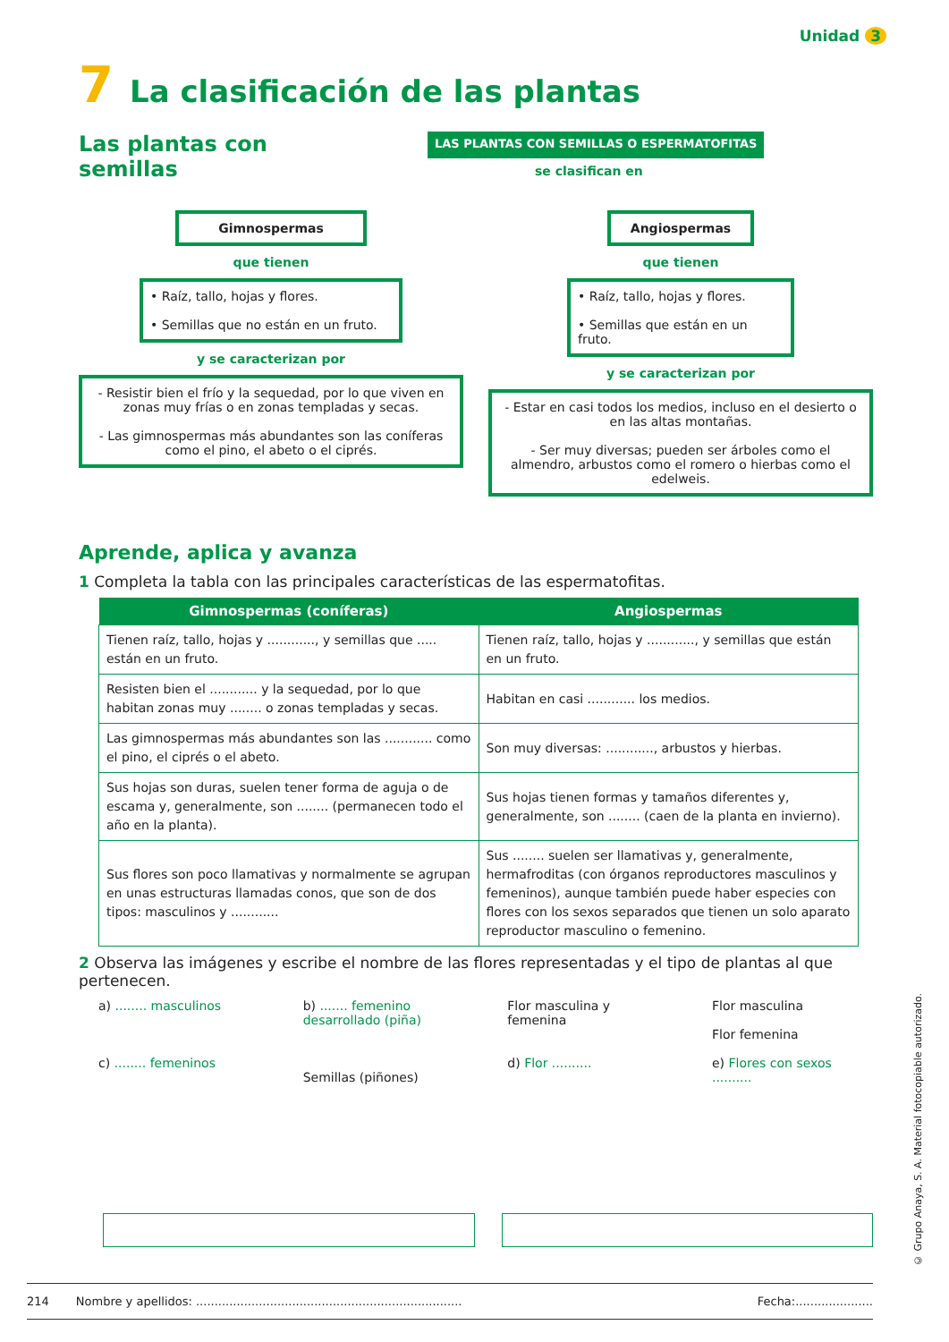Unidad 3
7 La clasificación de las plantas
Las plantas con semillas
LAS PLANTAS CON SEMILLAS O ESPERMATOFITAS
se clasifican en
Gimnospermas
que tienen
• Raíz, tallo, hojas y flores.
• Semillas que no están en un fruto.
y se caracterizan por
- Resistir bien el frío y la sequedad, por lo que viven en zonas muy frías o en zonas templadas y secas.
- Las gimnospermas más abundantes son las coníferas como el pino, el abeto o el ciprés.
Angiospermas
que tienen
• Raíz, tallo, hojas y flores.
• Semillas que están en un fruto.
y se caracterizan por
- Estar en casi todos los medios, incluso en el desierto o en las altas montañas.
- Ser muy diversas; pueden ser árboles como el almendro, arbustos como el romero o hierbas como el edelweis.
Aprende, aplica y avanza
1 Completa la tabla con las principales características de las espermatofitas.
| Gimnospermas (coníferas) | Angiospermas |
| --- | --- |
| Tienen raíz, tallo, hojas y ............, y semillas que ..... están en un fruto. | Tienen raíz, tallo, hojas y ............, y semillas que están en un fruto. |
| Resisten bien el ............ y la sequedad, por lo que habitan zonas muy ........ o zonas templadas y secas. | Habitan en casi ............ los medios. |
| Las gimnospermas más abundantes son las ............ como el pino, el ciprés o el abeto. | Son muy diversas: ............, arbustos y hierbas. |
| Sus hojas son duras, suelen tener forma de aguja o de escama y, generalmente, son ........ (permanecen todo el año en la planta). | Sus hojas tienen formas y tamaños diferentes y, generalmente, son ........ (caen de la planta en invierno). |
| Sus flores son poco llamativas y normalmente se agrupan en unas estructuras llamadas conos, que son de dos tipos: masculinos y ............ | Sus ........ suelen ser llamativas y, generalmente, hermafroditas (con órganos reproductores masculinos y femeninos), aunque también puede haber especies con flores con los sexos separados que tienen un solo aparato reproductor masculino o femenino. |
2 Observa las imágenes y escribe el nombre de las flores representadas y el tipo de plantas al que pertenecen.
a) ........ masculinos
c) ........ femeninos
b) ....... femenino desarrollado (piña)
Semillas (piñones)
Flor masculina y femenina
d) Flor ..........
Flor masculina
Flor femenina
e) Flores con sexos ..........
214 Nombre y apellidos: ........................................................................ Fecha:.....................
© Grupo Anaya, S. A. Material fotocopiable autorizado.